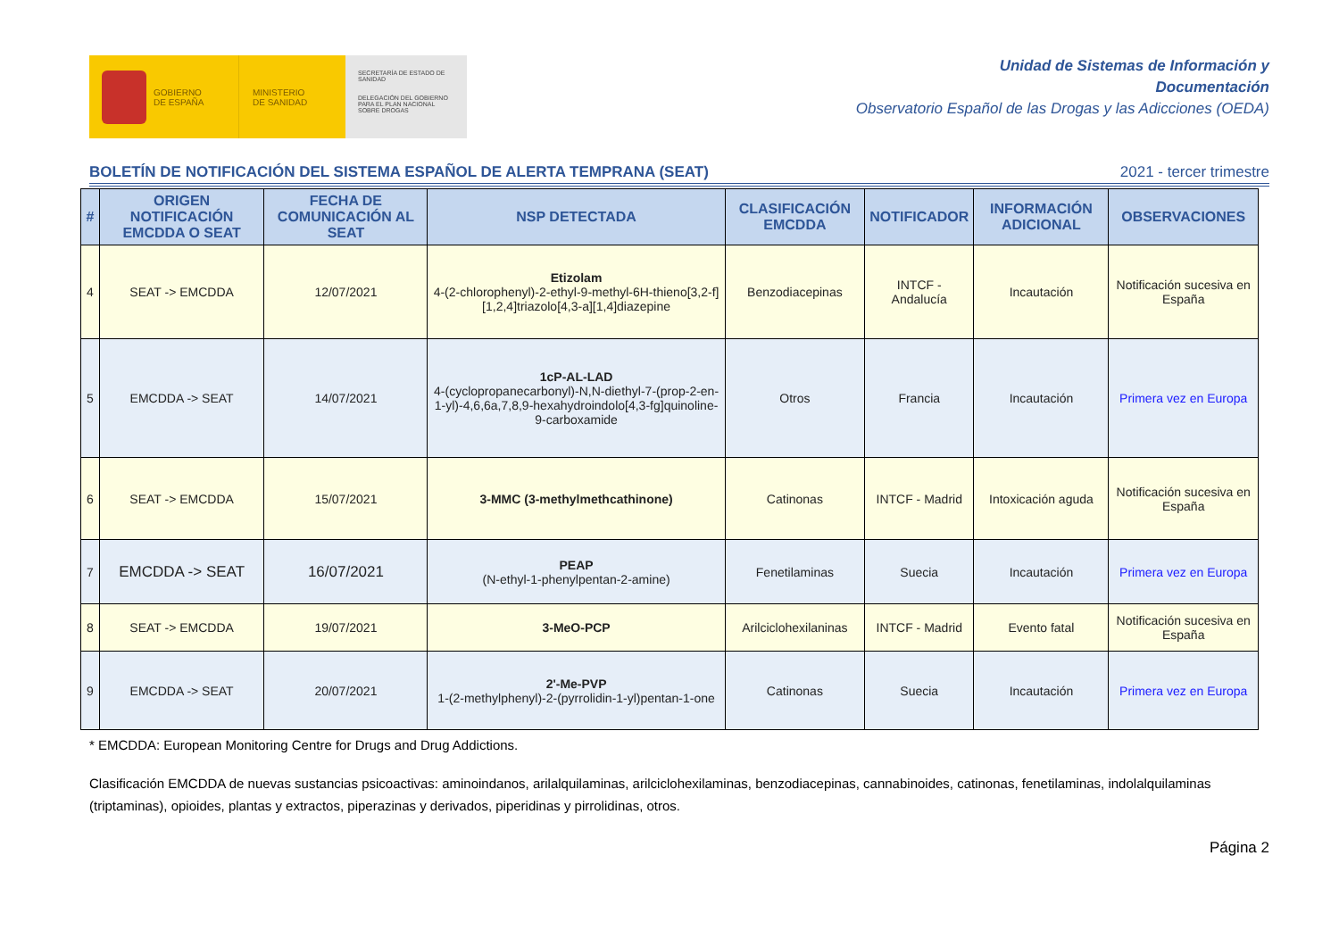GOBIERNO
DE ESPAÑA
MINISTERIO
DE SANIDAD
SECRETARÍA DE ESTADO DE SANIDAD
DELEGACIÓN DEL GOBIERNO PARA EL PLAN NACIONAL SOBRE DROGAS
Unidad de Sistemas de Información y
Documentación
Observatorio Español de las Drogas y las Adicciones (OEDA)
BOLETÍN DE NOTIFICACIÓN DEL SISTEMA ESPAÑOL DE ALERTA TEMPRANA (SEAT) 2021 - tercer trimestre
| # | ORIGEN NOTIFICACIÓN EMCDDA O SEAT | FECHA DE COMUNICACIÓN AL SEAT | NSP DETECTADA | CLASIFICACIÓN EMCDDA | NOTIFICADOR | INFORMACIÓN ADICIONAL | OBSERVACIONES |
| --- | --- | --- | --- | --- | --- | --- | --- |
| 4 | SEAT -> EMCDDA | 12/07/2021 | Etizolam 4-(2-chlorophenyl)-2-ethyl-9-methyl-6H-thieno[3,2-f][1,2,4]triazolo[4,3-a][1,4]diazepine | Benzodiacepinas | INTCF - Andalucía | Incautación | Notificación sucesiva en España |
| 5 | EMCDDA -> SEAT | 14/07/2021 | 1cP-AL-LAD 4-(cyclopropanecarbonyl)-N,N-diethyl-7-(prop-2-en-1-yl)-4,6,6a,7,8,9-hexahydroindolo[4,3-fg]quinoline-9-carboxamide | Otros | Francia | Incautación | Primera vez en Europa |
| 6 | SEAT -> EMCDDA | 15/07/2021 | 3-MMC (3-methylmethcathinone) | Catinonas | INTCF - Madrid | Intoxicación aguda | Notificación sucesiva en España |
| 7 | EMCDDA -> SEAT | 16/07/2021 | PEAP (N-ethyl-1-phenylpentan-2-amine) | Fenetilaminas | Suecia | Incautación | Primera vez en Europa |
| 8 | SEAT -> EMCDDA | 19/07/2021 | 3-MeO-PCP | Arilciclohexilaninas | INTCF - Madrid | Evento fatal | Notificación sucesiva en España |
| 9 | EMCDDA -> SEAT | 20/07/2021 | 2'-Me-PVP 1-(2-methylphenyl)-2-(pyrrolidin-1-yl)pentan-1-one | Catinonas | Suecia | Incautación | Primera vez en Europa |
* EMCDDA: European Monitoring Centre for Drugs and Drug Addictions.
Clasificación EMCDDA de nuevas sustancias psicoactivas: aminoindanos, arilalquilaminas, arilciclohexilaminas, benzodiacepinas, cannabinoides, catinonas, fenetilaminas, indolalquilaminas (triptaminas), opioides, plantas y extractos, piperazinas y derivados, piperidinas y pirrolidinas, otros.
Página 2